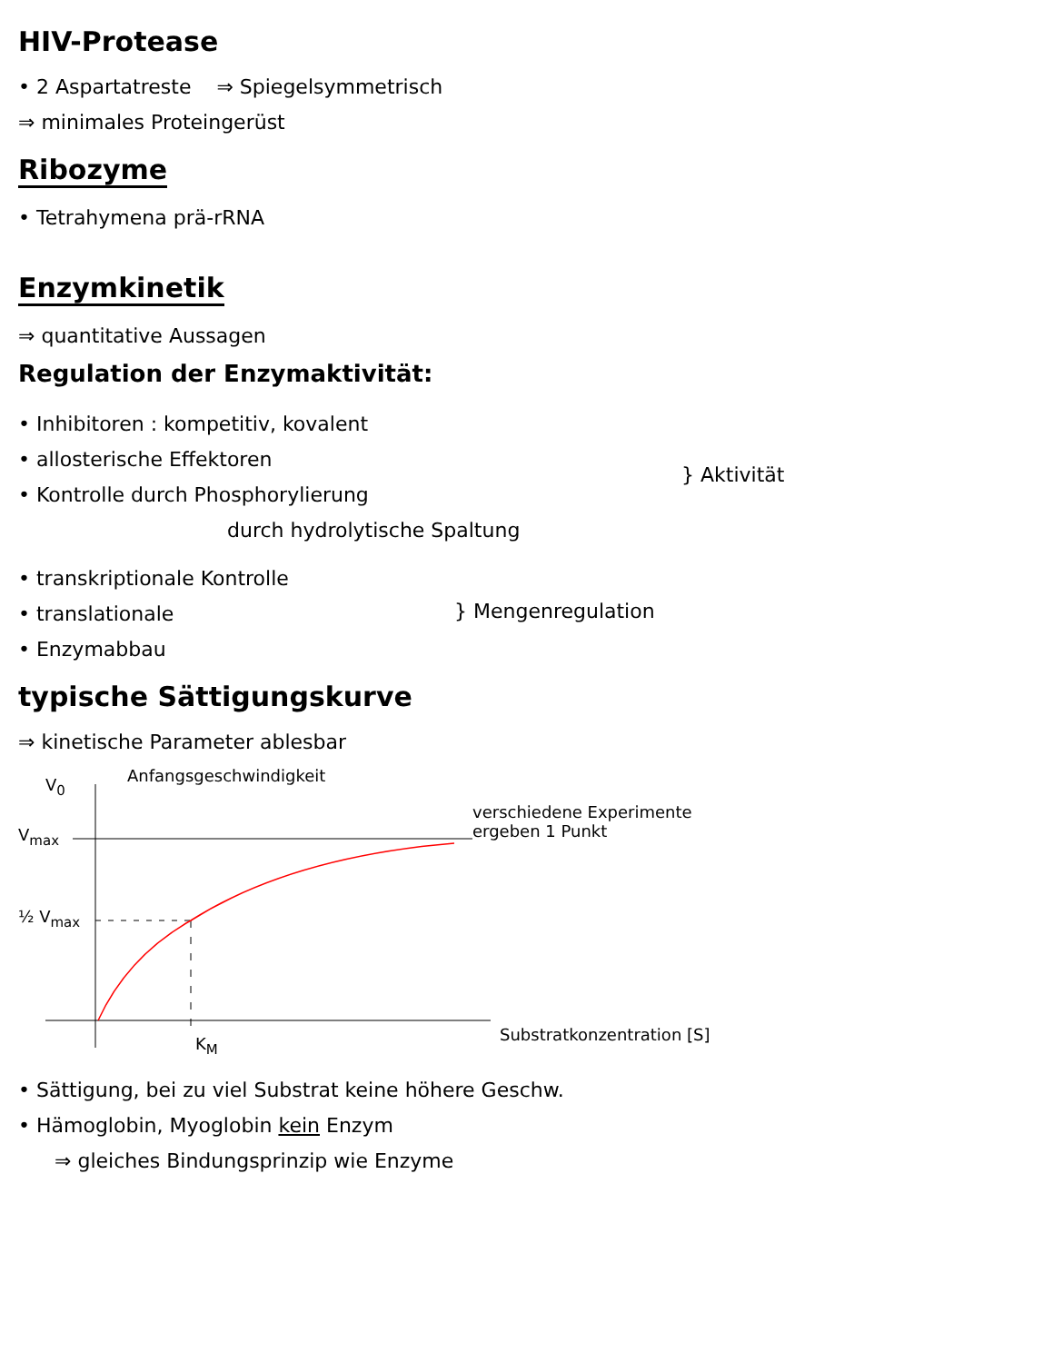HIV-Protease
• 2 Aspartatreste ⇒ Spiegelsymmetrisch
⇒ minimales Proteingerüst
Ribozyme
• Tetrahymena prä-rRNA
Enzymkinetik
⇒ quantitative Aussagen
Regulation der Enzymaktivität:
• Inhibitoren : kompetitiv, kovalent
• allosterische Effektoren
• Kontrolle durch Phosphorylierung
durch hydrolytische Spaltung
} Aktivität
• transkriptionale Kontrolle
• translationale
• Enzymabbau
} Mengenregulation
typische Sättigungskurve
⇒ kinetische Parameter ablesbar
V<sub>0</sub> Anfangsgeschwindigkeit
V<sub>max</sub>
½ V<sub>max</sub>
K<sub>M</sub>
verschiedene Experimente
ergeben 1 Punkt
Substratkonzentration [S]
• Sättigung, bei zu viel Substrat keine höhere Geschw.
• Hämoglobin, Myoglobin kein Enzym
⇒ gleiches Bindungsprinzip wie Enzyme